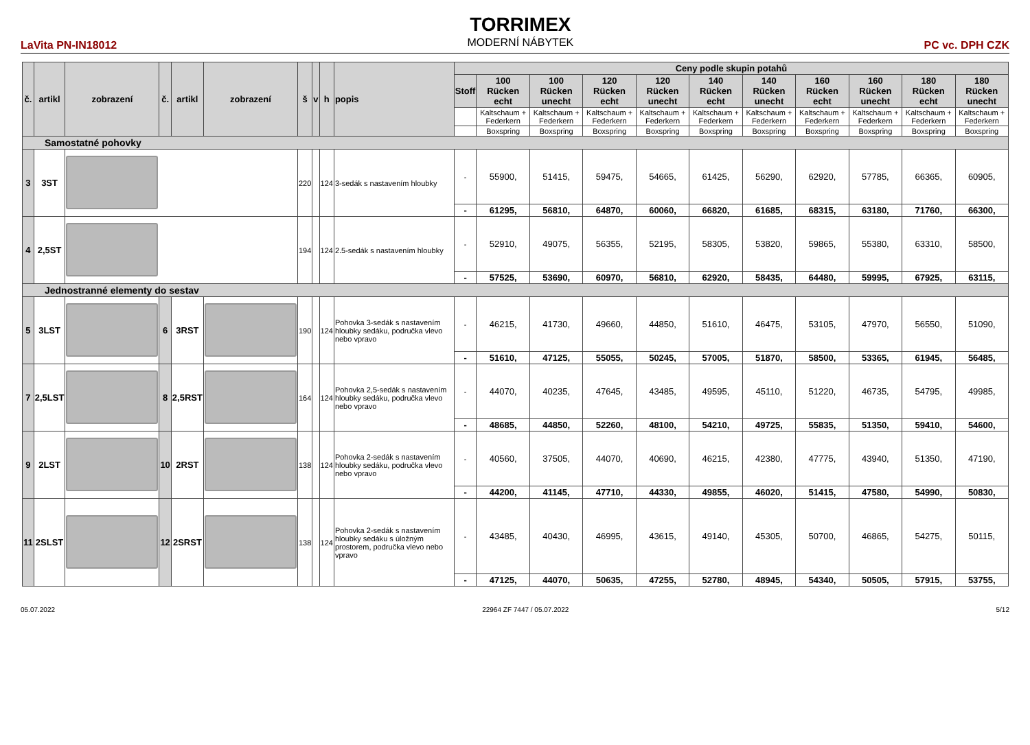LaVita PN-IN18012
TORRIMEX
MODERNÍ NÁBYTEK
PC vc. DPH CZK
| č. | artikl | zobrazení | č. | artikl | zobrazení | š | v | h | popis | Ceny podle skupin potahů | | | | | | | | | | |
| --- | --- | --- | --- | --- | --- | --- | --- | --- | --- | --- | --- | --- | --- | --- | --- | --- | --- | --- | --- | --- |
| | | | | | | | | | | Stoff | 100 Rücken echt | 100 Rücken unecht | 120 Rücken echt | 120 Rücken unecht | 140 Rücken echt | 140 Rücken unecht | 160 Rücken echt | 160 Rücken unecht | 180 Rücken echt | 180 Rücken unecht |
| | | | | | | | | | | | Kaltschaum + Federkern | Kaltschaum + Federkern | Kaltschaum + Federkern | Kaltschaum + Federkern | Kaltschaum + Federkern | Kaltschaum + Federkern | Kaltschaum + Federkern | Kaltschaum + Federkern | Kaltschaum + Federkern | Kaltschaum + Federkern |
| | | | | | | | | | | | Boxspring | Boxspring | Boxspring | Boxspring | Boxspring | Boxspring | Boxspring | Boxspring | Boxspring | Boxspring |
| Samostatné pohovky | | | | | | | | | | | | | | | | | | | | |
| 3 | 3ST | | | | | 220 | | 124 | 3-sedák s nastavením hloubky | - | 55900, | 51415, | 59475, | 54665, | 61425, | 56290, | 62920, | 57785, | 66365, | 60905, |
| | | | | | | | | | | - | 61295, | 56810, | 64870, | 60060, | 66820, | 61685, | 68315, | 63180, | 71760, | 66300, |
| 4 | 2,5ST | | | | | 194 | | 124 | 2.5-sedák s nastavením hloubky | - | 52910, | 49075, | 56355, | 52195, | 58305, | 53820, | 59865, | 55380, | 63310, | 58500, |
| | | | | | | | | | | - | 57525, | 53690, | 60970, | 56810, | 62920, | 58435, | 64480, | 59995, | 67925, | 63115, |
| Jednostranné elementy do sestav | | | | | | | | | | | | | | | | | | | | |
| 5 | 3LST | | 6 | 3RST | | 190 | | 124 | Pohovka 3-sedák s nastavením hloubky sedáku, područka vlevo nebo vpravo | - | 46215, | 41730, | 49660, | 44850, | 51610, | 46475, | 53105, | 47970, | 56550, | 51090, |
| | | | | | | | | | | - | 51610, | 47125, | 55055, | 50245, | 57005, | 51870, | 58500, | 53365, | 61945, | 56485, |
| 7 | 2,5LST | | 8 | 2,5RST | | 164 | | 124 | Pohovka 2,5-sedák s nastavením hloubky sedáku, područka vlevo nebo vpravo | - | 44070, | 40235, | 47645, | 43485, | 49595, | 45110, | 51220, | 46735, | 54795, | 49985, |
| | | | | | | | | | | - | 48685, | 44850, | 52260, | 48100, | 54210, | 49725, | 55835, | 51350, | 59410, | 54600, |
| 9 | 2LST | | 10 | 2RST | | 138 | | 124 | Pohovka 2-sedák s nastavením hloubky sedáku, područka vlevo nebo vpravo | - | 40560, | 37505, | 44070, | 40690, | 46215, | 42380, | 47775, | 43940, | 51350, | 47190, |
| | | | | | | | | | | - | 44200, | 41145, | 47710, | 44330, | 49855, | 46020, | 51415, | 47580, | 54990, | 50830, |
| 11 | 2SLST | | 12 | 2SRST | | 138 | | 124 | Pohovka 2-sedák s nastavením hloubky sedáku s úložným prostorem, područka vlevo nebo vpravo | - | 43485, | 40430, | 46995, | 43615, | 49140, | 45305, | 50700, | 46865, | 54275, | 50115, |
| | | | | | | | | | | - | 47125, | 44070, | 50635, | 47255, | 52780, | 48945, | 54340, | 50505, | 57915, | 53755, |
05.07.2022 22964 ZF 7447 / 05.07.2022 5/12